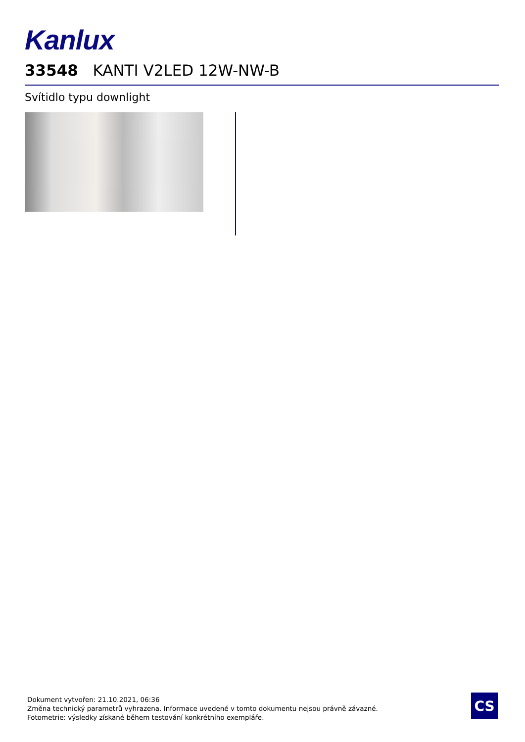Kanlux
33548 KANTI V2LED 12W-NW-B
Svítidlo typu downlight
Dokument vytvořen: 21.10.2021, 06:36
Změna technický parametrů vyhrazena. Informace uvedené v tomto dokumentu nejsou právně závazné.
Fotometrie: výsledky získané během testování konkrétního exempláře.
CS